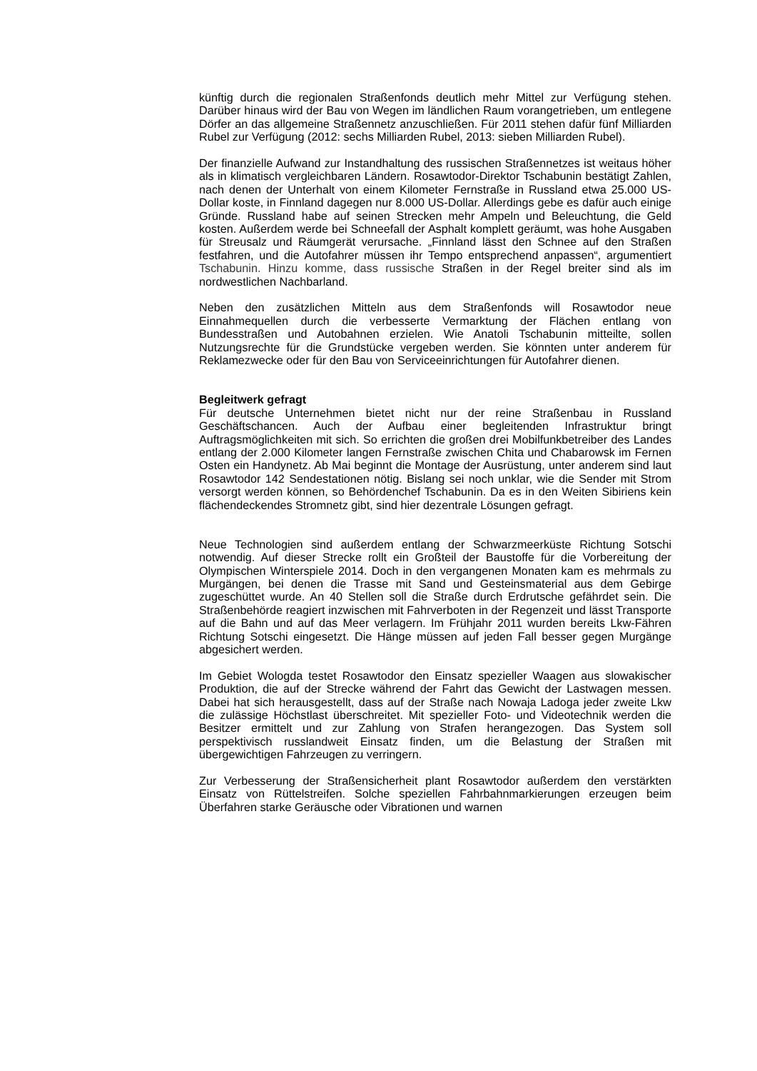künftig durch die regionalen Straßenfonds deutlich mehr Mittel zur Verfügung stehen. Darüber hinaus wird der Bau von Wegen im ländlichen Raum vorangetrieben, um entlegene Dörfer an das allgemeine Straßennetz anzuschließen. Für 2011 stehen dafür fünf Milliarden Rubel zur Verfügung (2012: sechs Milliarden Rubel, 2013: sieben Milliarden Rubel).
Der finanzielle Aufwand zur Instandhaltung des russischen Straßennetzes ist weitaus höher als in klimatisch vergleichbaren Ländern. Rosawtodor-Direktor Tschabunin bestätigt Zahlen, nach denen der Unterhalt von einem Kilometer Fernstraße in Russland etwa 25.000 US-Dollar koste, in Finnland dagegen nur 8.000 US-Dollar. Allerdings gebe es dafür auch einige Gründe. Russland habe auf seinen Strecken mehr Ampeln und Beleuchtung, die Geld kosten. Außerdem werde bei Schneefall der Asphalt komplett geräumt, was hohe Ausgaben für Streusalz und Räumgerät verursache. „Finnland lässt den Schnee auf den Straßen festfahren, und die Autofahrer müssen ihr Tempo entsprechend anpassen“, argumentiert Tschabunin. Hinzu komme, dass russische Straßen in der Regel breiter sind als im nordwestlichen Nachbarland.
Neben den zusätzlichen Mitteln aus dem Straßenfonds will Rosawtodor neue Einnahmequellen durch die verbesserte Vermarktung der Flächen entlang von Bundesstraßen und Autobahnen erzielen. Wie Anatoli Tschabunin mitteilte, sollen Nutzungsrechte für die Grundstücke vergeben werden. Sie könnten unter anderem für Reklamezwecke oder für den Bau von Serviceeinrichtungen für Autofahrer dienen.
Begleitwerk gefragt
Für deutsche Unternehmen bietet nicht nur der reine Straßenbau in Russland Geschäftschancen. Auch der Aufbau einer begleitenden Infrastruktur bringt Auftragsmöglichkeiten mit sich. So errichten die großen drei Mobilfunkbetreiber des Landes entlang der 2.000 Kilometer langen Fernstraße zwischen Chita und Chabarowsk im Fernen Osten ein Handynetz. Ab Mai beginnt die Montage der Ausrüstung, unter anderem sind laut Rosawtodor 142 Sendestationen nötig. Bislang sei noch unklar, wie die Sender mit Strom versorgt werden können, so Behördenchef Tschabunin. Da es in den Weiten Sibiriens kein flächendeckendes Stromnetz gibt, sind hier dezentrale Lösungen gefragt.
Neue Technologien sind außerdem entlang der Schwarzmeerküste Richtung Sotschi notwendig. Auf dieser Strecke rollt ein Großteil der Baustoffe für die Vorbereitung der Olympischen Winterspiele 2014. Doch in den vergangenen Monaten kam es mehrmals zu Murgängen, bei denen die Trasse mit Sand und Gesteinsmaterial aus dem Gebirge zugeschüttet wurde. An 40 Stellen soll die Straße durch Erdrutsche gefährdet sein. Die Straßenbehörde reagiert inzwischen mit Fahrverboten in der Regenzeit und lässt Transporte auf die Bahn und auf das Meer verlagern. Im Frühjahr 2011 wurden bereits Lkw-Fähren Richtung Sotschi eingesetzt. Die Hänge müssen auf jeden Fall besser gegen Murgänge abgesichert werden.
Im Gebiet Wologda testet Rosawtodor den Einsatz spezieller Waagen aus slowakischer Produktion, die auf der Strecke während der Fahrt das Gewicht der Lastwagen messen. Dabei hat sich herausgestellt, dass auf der Straße nach Nowaja Ladoga jeder zweite Lkw die zulässige Höchstlast überschreitet. Mit spezieller Foto- und Videotechnik werden die Besitzer ermittelt und zur Zahlung von Strafen herangezogen. Das System soll perspektivisch russlandweit Einsatz finden, um die Belastung der Straßen mit übergewichtigen Fahrzeugen zu verringern.
Zur Verbesserung der Straßensicherheit plant Rosawtodor außerdem den verstärkten Einsatz von Rüttelstreifen. Solche speziellen Fahrbahnmarkierungen erzeugen beim Überfahren starke Geräusche oder Vibrationen und warnen